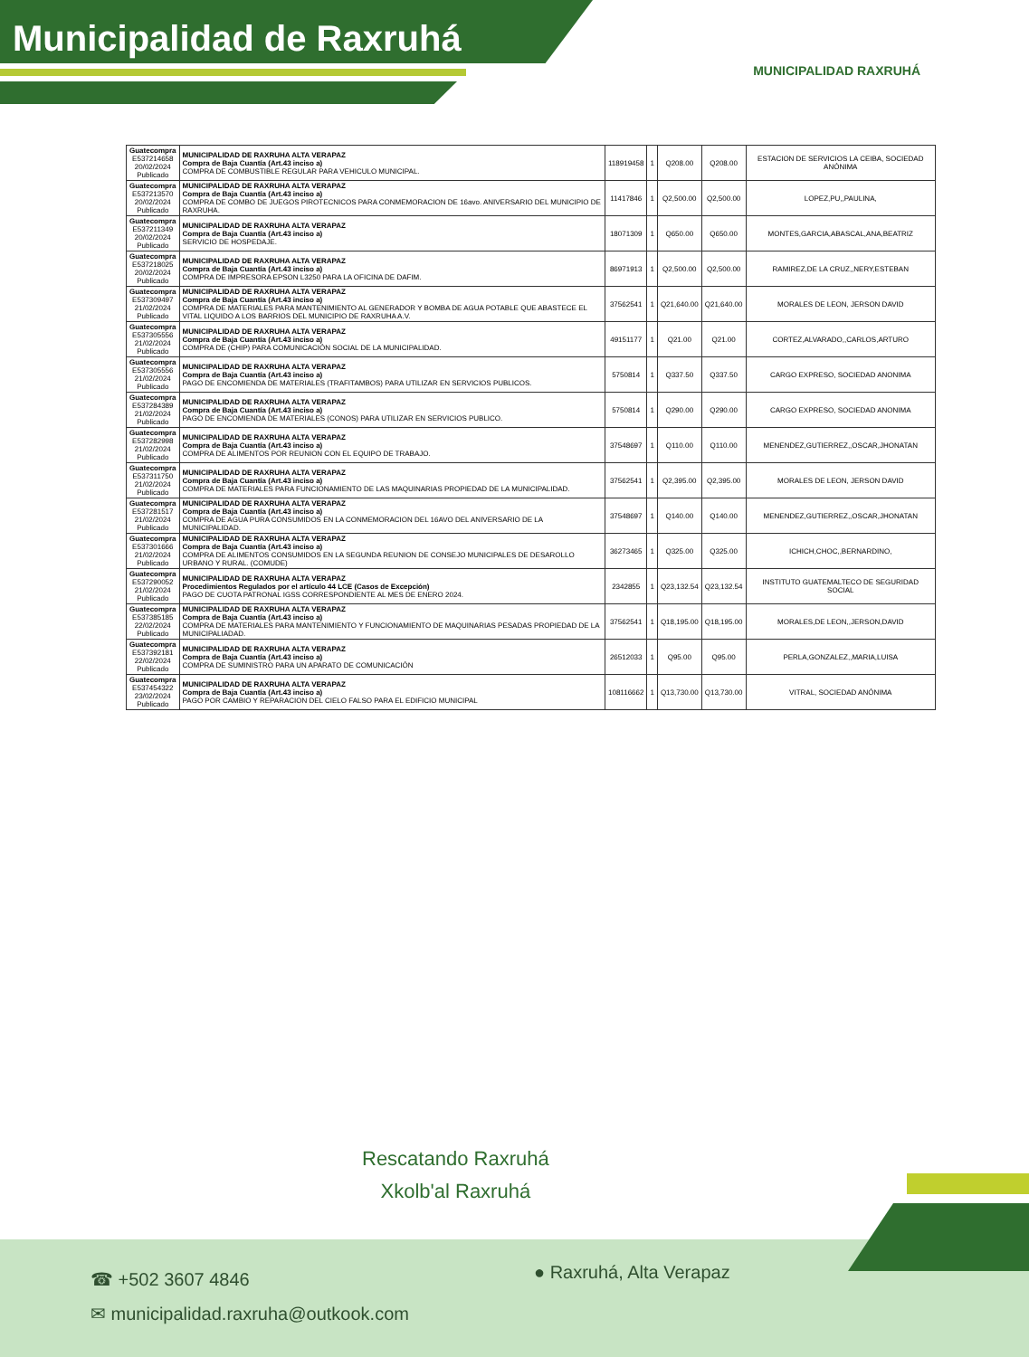Municipalidad de Raxruhá
MUNICIPALIDAD RAXRUHÁ
| Guatecompra E537214658 20/02/2024 Publicado | MUNICIPALIDAD DE RAXRUHA ALTA VERAPAZ Compra de Baja Cuantía (Art.43 inciso a) COMPRA DE COMBUSTIBLE REGULAR PARA VEHICULO MUNICIPAL. | 118919458 | 1 | Q208.00 | Q208.00 | ESTACION DE SERVICIOS LA CEIBA, SOCIEDAD ANÓNIMA |
| Guatecompra E537213570 20/02/2024 Publicado | MUNICIPALIDAD DE RAXRUHA ALTA VERAPAZ Compra de Baja Cuantía (Art.43 inciso a) COMPRA DE COMBO DE JUEGOS PIROTECNICOS PARA CONMEMORACION DE 16avo. ANIVERSARIO DEL MUNICIPIO DE RAXRUHA. | 11417846 | 1 | Q2,500.00 | Q2,500.00 | LOPEZ,PU,,PAULINA, |
| Guatecompra E537211349 20/02/2024 Publicado | MUNICIPALIDAD DE RAXRUHA ALTA VERAPAZ Compra de Baja Cuantía (Art.43 inciso a) SERVICIO DE HOSPEDAJE. | 18071309 | 1 | Q650.00 | Q650.00 | MONTES,GARCIA,ABASCAL,ANA,BEATRIZ |
| Guatecompra E537218025 20/02/2024 Publicado | MUNICIPALIDAD DE RAXRUHA ALTA VERAPAZ Compra de Baja Cuantía (Art.43 inciso a) COMPRA DE IMPRESORA EPSON L3250 PARA LA OFICINA DE DAFIM. | 86971913 | 1 | Q2,500.00 | Q2,500.00 | RAMIREZ,DE LA CRUZ,,NERY,ESTEBAN |
| Guatecompra E537309497 21/02/2024 Publicado | MUNICIPALIDAD DE RAXRUHA ALTA VERAPAZ Compra de Baja Cuantía (Art.43 inciso a) COMPRA DE MATERIALES PARA MANTENIMIENTO AL GENERADOR Y BOMBA DE AGUA POTABLE QUE ABASTECE EL VITAL LIQUIDO A LOS BARRIOS DEL MUNICIPIO DE RAXRUHA A.V. | 37562541 | 1 | Q21,640.00 | Q21,640.00 | MORALES DE LEON, JERSON DAVID |
| Guatecompra E537305556 21/02/2024 Publicado | MUNICIPALIDAD DE RAXRUHA ALTA VERAPAZ Compra de Baja Cuantía (Art.43 inciso a) COMPRA DE (CHIP) PARA COMUNICACIÓN SOCIAL DE LA MUNICIPALIDAD. | 49151177 | 1 | Q21.00 | Q21.00 | CORTEZ,ALVARADO,,CARLOS,ARTURO |
| Guatecompra E537305556 21/02/2024 Publicado | MUNICIPALIDAD DE RAXRUHA ALTA VERAPAZ Compra de Baja Cuantía (Art.43 inciso a) PAGO DE ENCOMIENDA DE MATERIALES (TRAFITAMBOS) PARA UTILIZAR EN SERVICIOS PUBLICOS. | 5750814 | 1 | Q337.50 | Q337.50 | CARGO EXPRESO, SOCIEDAD ANONIMA |
| Guatecompra E537284389 21/02/2024 Publicado | MUNICIPALIDAD DE RAXRUHA ALTA VERAPAZ Compra de Baja Cuantía (Art.43 inciso a) PAGO DE ENCOMIENDA DE MATERIALES (CONOS) PARA UTILIZAR EN SERVICIOS PUBLICO. | 5750814 | 1 | Q290.00 | Q290.00 | CARGO EXPRESO, SOCIEDAD ANONIMA |
| Guatecompra E537282998 21/02/2024 Publicado | MUNICIPALIDAD DE RAXRUHA ALTA VERAPAZ Compra de Baja Cuantía (Art.43 inciso a) COMPRA DE ALIMENTOS POR REUNION CON EL EQUIPO DE TRABAJO. | 37548697 | 1 | Q110.00 | Q110.00 | MENENDEZ,GUTIERREZ,,OSCAR,JHONATAN |
| Guatecompra E537311750 21/02/2024 Publicado | MUNICIPALIDAD DE RAXRUHA ALTA VERAPAZ Compra de Baja Cuantía (Art.43 inciso a) COMPRA DE MATERIALES PARA FUNCIONAMIENTO DE LAS MAQUINARIAS PROPIEDAD DE LA MUNICIPALIDAD. | 37562541 | 1 | Q2,395.00 | Q2,395.00 | MORALES DE LEON, JERSON DAVID |
| Guatecompra E537281517 21/02/2024 Publicado | MUNICIPALIDAD DE RAXRUHA ALTA VERAPAZ Compra de Baja Cuantía (Art.43 inciso a) COMPRA DE AGUA PURA CONSUMIDOS EN LA CONMEMORACION DEL 16AVO DEL ANIVERSARIO DE LA MUNICIPALIDAD. | 37548697 | 1 | Q140.00 | Q140.00 | MENENDEZ,GUTIERREZ,,OSCAR,JHONATAN |
| Guatecompra E537301666 21/02/2024 Publicado | MUNICIPALIDAD DE RAXRUHA ALTA VERAPAZ Compra de Baja Cuantía (Art.43 inciso a) COMPRA DE ALIMENTOS CONSUMIDOS EN LA SEGUNDA REUNION DE CONSEJO MUNICIPALES DE DESAROLLO URBANO Y RURAL. (COMUDE) | 36273465 | 1 | Q325.00 | Q325.00 | ICHICH,CHOC,,BERNARDINO, |
| Guatecompra E537290052 21/02/2024 Publicado | MUNICIPALIDAD DE RAXRUHA ALTA VERAPAZ Procedimientos Regulados por el artículo 44 LCE (Casos de Excepción) PAGO DE CUOTA PATRONAL IGSS CORRESPONDIENTE AL MES DE ENERO 2024. | 2342855 | 1 | Q23,132.54 | Q23,132.54 | INSTITUTO GUATEMALTECO DE SEGURIDAD SOCIAL |
| Guatecompra E537385185 22/02/2024 Publicado | MUNICIPALIDAD DE RAXRUHA ALTA VERAPAZ Compra de Baja Cuantía (Art.43 inciso a) COMPRA DE MATERIALES PARA MANTENIMIENTO Y FUNCIONAMIENTO DE MAQUINARIAS PESADAS PROPIEDAD DE LA MUNICIPALIADAD. | 37562541 | 1 | Q18,195.00 | Q18,195.00 | MORALES,DE LEON,,JERSON,DAVID |
| Guatecompra E537392181 22/02/2024 Publicado | MUNICIPALIDAD DE RAXRUHA ALTA VERAPAZ Compra de Baja Cuantía (Art.43 inciso a) COMPRA DE SUMINISTRO PARA UN APARATO DE COMUNICACIÓN | 26512033 | 1 | Q95.00 | Q95.00 | PERLA,GONZALEZ,,MARIA,LUISA |
| Guatecompra E537454322 23/02/2024 Publicado | MUNICIPALIDAD DE RAXRUHA ALTA VERAPAZ Compra de Baja Cuantía (Art.43 inciso a) PAGO POR CAMBIO Y REPARACION DEL CIELO FALSO PARA EL EDIFICIO MUNICIPAL | 108116662 | 1 | Q13,730.00 | Q13,730.00 | VITRAL, SOCIEDAD ANÓNIMA |
Rescatando Raxruhá
Xkolb'al Raxruhá
☎ +502 3607 4846
✉ municipalidad.raxruha@outkook.com
● Raxruhá, Alta Verapaz